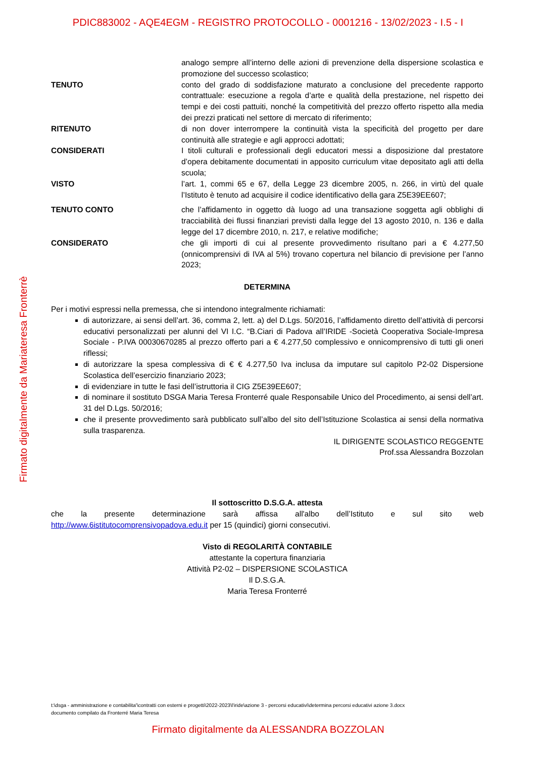PDIC883002 - AQE4EGM - REGISTRO PROTOCOLLO - 0001216 - 13/02/2023 - I.5 - I
Firmato digitalmente da Mariateresa Fronterrè
analogo sempre all’interno delle azioni di prevenzione della dispersione scolastica e promozione del successo scolastico;
TENUTO conto del grado di soddisfazione maturato a conclusione del precedente rapporto contrattuale: esecuzione a regola d’arte e qualità della prestazione, nel rispetto dei tempi e dei costi pattuiti, nonché la competitività del prezzo offerto rispetto alla media dei prezzi praticati nel settore di mercato di riferimento;
RITENUTO di non dover interrompere la continuità vista la specificità del progetto per dare continuità alle strategie e agli approcci adottati;
CONSIDERATI I titoli culturali e professionali degli educatori messi a disposizione dal prestatore d’opera debitamente documentati in apposito curriculum vitae depositato agli atti della scuola;
VISTO l’art. 1, commi 65 e 67, della Legge 23 dicembre 2005, n. 266, in virtù del quale l’Istituto è tenuto ad acquisire il codice identificativo della gara Z5E39EE607;
TENUTO CONTO che l’affidamento in oggetto dà luogo ad una transazione soggetta agli obblighi di tracciabilità dei flussi finanziari previsti dalla legge del 13 agosto 2010, n. 136 e dalla legge del 17 dicembre 2010, n. 217, e relative modifiche;
CONSIDERATO che gli importi di cui al presente provvedimento risultano pari a € 4.277,50 (onnicomprensivi di IVA al 5%) trovano copertura nel bilancio di previsione per l’anno 2023;
DETERMINA
Per i motivi espressi nella premessa, che si intendono integralmente richiamati:
di autorizzare, ai sensi dell’art. 36, comma 2, lett. a) del D.Lgs. 50/2016, l’affidamento diretto dell’attività di percorsi educativi personalizzati per alunni del VI I.C. “B.Ciari di Padova all’IRIDE -Società Cooperativa Sociale-Impresa Sociale - P.IVA 00030670285 al prezzo offerto pari a € 4.277,50 complessivo e onnicomprensivo di tutti gli oneri riflessi;
di autorizzare la spesa complessiva di € € 4.277,50 Iva inclusa da imputare sul capitolo P2-02 Dispersione Scolastica dell’esercizio finanziario 2023;
di evidenziare in tutte le fasi dell’istruttoria il CIG Z5E39EE607;
di nominare il sostituto DSGA Maria Teresa Fronterré quale Responsabile Unico del Procedimento, ai sensi dell’art. 31 del D.Lgs. 50/2016;
che il presente provvedimento sarà pubblicato sull’albo del sito dell’Istituzione Scolastica ai sensi della normativa sulla trasparenza.
IL DIRIGENTE SCOLASTICO REGGENTE
Prof.ssa Alessandra Bozzolan
Il sottoscritto D.S.G.A. attesta
che la presente determinazione sarà affissa all'albo dell’Istituto e sul sito web
http://www.6istitutocomprensivopadova.edu.it per 15 (quindici) giorni consecutivi.
Visto di REGOLARITÀ CONTABILE
attestante la copertura finanziaria
Attività P2-02 – DISPERSIONE SCOLASTICA
Il D.S.G.A.
Maria Teresa Fronterré
t:\dsga - amministrazione e contabilita'\contratti con esterni e progetti\2022-2023\l'iride\azione 3 - percorsi educativi\determina percorsi educativi azione 3.docx
documento compilato da Fronterré Maria Teresa
Firmato digitalmente da ALESSANDRA BOZZOLAN